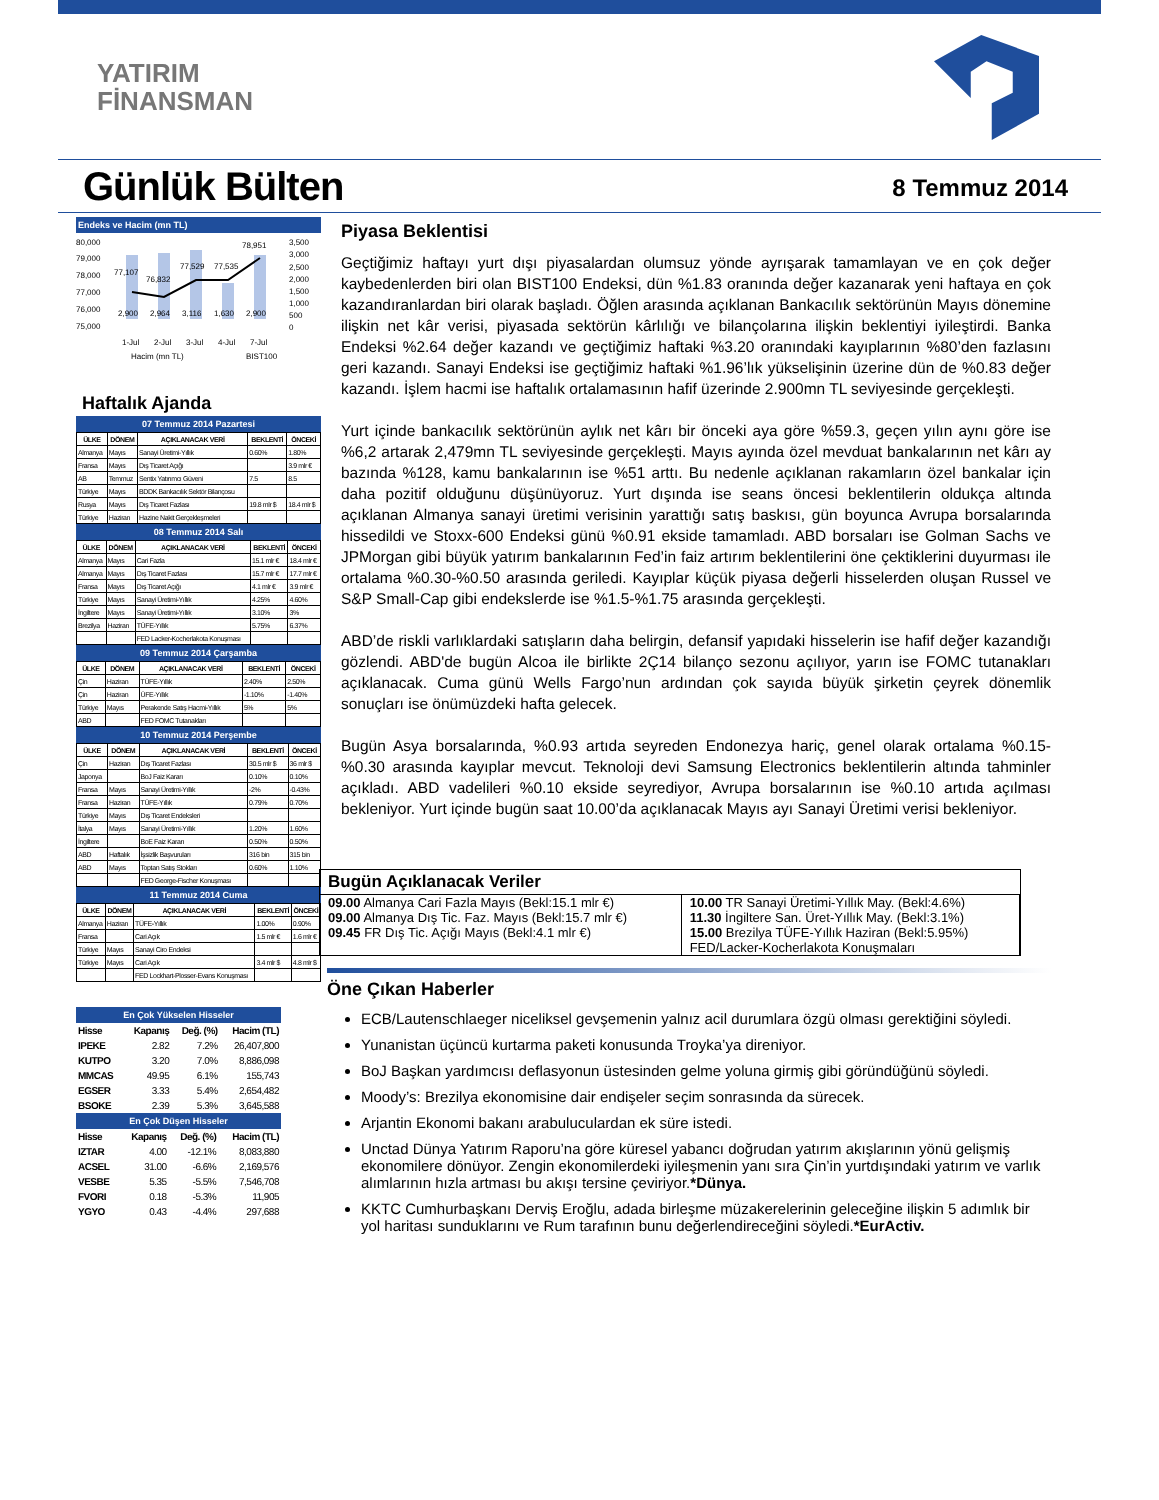YATIRIM
FİNANSMAN
Günlük Bülten
8 Temmuz 2014
Endeks ve Hacim (mn TL)
80,000
79,000
78,000
77,000
76,000
75,000
77,107
76,832
77,529
77,535
78,951
2,900
2,964
3,116
1,630
2,900
3,500
3,000
2,500
2,000
1,500
1,000
500
0
1-Jul
2-Jul
3-Jul
4-Jul
7-Jul
Hacim (mn TL)
BIST100
Haftalık Ajanda
07 Temmuz 2014 Pazartesi
| ÜLKE | DÖNEM | AÇIKLANACAK VERİ | BEKLENTİ | ÖNCEKİ |
| --- | --- | --- | --- | --- |
| Almanya | Mayıs | Sanayi Üretimi-Yıllık | 0.60% | 1.80% |
| Fransa | Mayıs | Dış Ticaret Açığı | | 3.9 mlr € |
| AB | Temmuz | Sentix Yatırımcı Güveni | 7.5 | 8.5 |
| Türkiye | Mayıs | BDDK Bankacılık Sektör Bilançosu | | |
| Rusya | Mayıs | Dış Ticaret Fazlası | 19.8 mlr $ | 18.4 mlr $ |
| Türkiye | Haziran | Hazine Nakit Gerçekleşmeleri | | |
08 Temmuz 2014 Salı
| ÜLKE | DÖNEM | AÇIKLANACAK VERİ | BEKLENTİ | ÖNCEKİ |
| --- | --- | --- | --- | --- |
| Almanya | Mayıs | Cari Fazla | 15.1 mlr € | 18.4 mlr € |
| Almanya | Mayıs | Dış Ticaret Fazlası | 15.7 mlr € | 17.7 mlr € |
| Fransa | Mayıs | Dış Ticaret Açığı | 4.1 mlr € | 3.9 mlr € |
| Türkiye | Mayıs | Sanayi Üretimi-Yıllık | 4.25% | 4.60% |
| İngiltere | Mayıs | Sanayi Üretimi-Yıllık | 3.10% | 3% |
| Brezilya | Haziran | TÜFE-Yıllık | 5.75% | 6.37% |
| | | FED Lacker-Kocherlakota Konuşması | | |
09 Temmuz 2014 Çarşamba
| ÜLKE | DÖNEM | AÇIKLANACAK VERİ | BEKLENTİ | ÖNCEKİ |
| --- | --- | --- | --- | --- |
| Çin | Haziran | TÜFE-Yıllık | 2.40% | 2.50% |
| Çin | Haziran | ÜFE-Yıllık | -1.10% | -1.40% |
| Türkiye | Mayıs | Perakende Satış Hacmi-Yıllık | 5% | 5% |
| ABD | | FED FOMC Tutanakları | | |
10 Temmuz 2014 Perşembe
| ÜLKE | DÖNEM | AÇIKLANACAK VERİ | BEKLENTİ | ÖNCEKİ |
| --- | --- | --- | --- | --- |
| Çin | Haziran | Dış Ticaret Fazlası | 30.5 mlr $ | 36 mlr $ |
| Japonya | | BoJ Faiz Kararı | 0.10% | 0.10% |
| Fransa | Mayıs | Sanayi Üretimi-Yıllık | -2% | -0.43% |
| Fransa | Haziran | TÜFE-Yıllık | 0.79% | 0.70% |
| Türkiye | Mayıs | Dış Ticaret Endeksleri | | |
| İtalya | Mayıs | Sanayi Üretimi-Yıllık | 1.20% | 1.60% |
| İngiltere | | BoE Faiz Kararı | 0.50% | 0.50% |
| ABD | Haftalık | İşsizlik Başvuruları | 316 bin | 315 bin |
| ABD | Mayıs | Toptan Satış Stokları | 0.60% | 1.10% |
| | | FED George-Fischer Konuşması | | |
11 Temmuz 2014 Cuma
| ÜLKE | DÖNEM | AÇIKLANACAK VERİ | BEKLENTİ | ÖNCEKİ |
| --- | --- | --- | --- | --- |
| Almanya | Haziran | TÜFE-Yıllık | 1.00% | 0.90% |
| Fransa | | Cari Açık | 1.5 mlr € | 1.6 mlr € |
| Türkiye | Mayıs | Sanayi Ciro Endeksi | | |
| Türkiye | Mayıs | Cari Açık | 3.4 mlr $ | 4.8 mlr $ |
| | | FED Lockhart-Plosser-Evans Konuşması | | |
En Çok Yükselen Hisseler
| Hisse | Kapanış | Değ. (%) | Hacim (TL) |
| --- | --- | --- | --- |
| IPEKE | 2.82 | 7.2% | 26,407,800 |
| KUTPO | 3.20 | 7.0% | 8,886,098 |
| MMCAS | 49.95 | 6.1% | 155,743 |
| EGSER | 3.33 | 5.4% | 2,654,482 |
| BSOKE | 2.39 | 5.3% | 3,645,588 |
En Çok Düşen Hisseler
| Hisse | Kapanış | Değ. (%) | Hacim (TL) |
| --- | --- | --- | --- |
| IZTAR | 4.00 | -12.1% | 8,083,880 |
| ACSEL | 31.00 | -6.6% | 2,169,576 |
| VESBE | 5.35 | -5.5% | 7,546,708 |
| FVORI | 0.18 | -5.3% | 11,905 |
| YGYO | 0.43 | -4.4% | 297,688 |
Piyasa Beklentisi
Geçtiğimiz haftayı yurt dışı piyasalardan olumsuz yönde ayrışarak tamamlayan ve en çok değer kaybedenlerden biri olan BIST100 Endeksi, dün %1.83 oranında değer kazanarak yeni haftaya en çok kazandıranlardan biri olarak başladı. Öğlen arasında açıklanan Bankacılık sektörünün Mayıs dönemine ilişkin net kâr verisi, piyasada sektörün kârlılığı ve bilançolarına ilişkin beklentiyi iyileştirdi. Banka Endeksi %2.64 değer kazandı ve geçtiğimiz haftaki %3.20 oranındaki kayıplarının %80’den fazlasını geri kazandı. Sanayi Endeksi ise geçtiğimiz haftaki %1.96’lık yükselişinin üzerine dün de %0.83 değer kazandı. İşlem hacmi ise haftalık ortalamasının hafif üzerinde 2.900mn TL seviyesinde gerçekleşti.
Yurt içinde bankacılık sektörünün aylık net kârı bir önceki aya göre %59.3, geçen yılın aynı göre ise %6,2 artarak 2,479mn TL seviyesinde gerçekleşti. Mayıs ayında özel mevduat bankalarının net kârı ay bazında %128, kamu bankalarının ise %51 arttı. Bu nedenle açıklanan rakamların özel bankalar için daha pozitif olduğunu düşünüyoruz. Yurt dışında ise seans öncesi beklentilerin oldukça altında açıklanan Almanya sanayi üretimi verisinin yarattığı satış baskısı, gün boyunca Avrupa borsalarında hissedildi ve Stoxx-600 Endeksi günü %0.91 ekside tamamladı. ABD borsaları ise Golman Sachs ve JPMorgan gibi büyük yatırım bankalarının Fed’in faiz artırım beklentilerini öne çektiklerini duyurması ile ortalama %0.30-%0.50 arasında geriledi. Kayıplar küçük piyasa değerli hisselerden oluşan Russel ve S&P Small-Cap gibi endekslerde ise %1.5-%1.75 arasında gerçekleşti.
ABD’de riskli varlıklardaki satışların daha belirgin, defansif yapıdaki hisselerin ise hafif değer kazandığı gözlendi. ABD'de bugün Alcoa ile birlikte 2Ç14 bilanço sezonu açılıyor, yarın ise FOMC tutanakları açıklanacak. Cuma günü Wells Fargo’nun ardından çok sayıda büyük şirketin çeyrek dönemlik sonuçları ise önümüzdeki hafta gelecek.
Bugün Asya borsalarında, %0.93 artıda seyreden Endonezya hariç, genel olarak ortalama %0.15-%0.30 arasında kayıplar mevcut. Teknoloji devi Samsung Electronics beklentilerin altında tahminler açıkladı. ABD vadelileri %0.10 ekside seyrediyor, Avrupa borsalarının ise %0.10 artıda açılması bekleniyor. Yurt içinde bugün saat 10.00’da açıklanacak Mayıs ayı Sanayi Üretimi verisi bekleniyor.
Bugün Açıklanacak Veriler
| 09.00 Almanya Cari Fazla Mayıs (Bekl:15.1 mlr €) 09.00 Almanya Dış Tic. Faz. Mayıs (Bekl:15.7 mlr €) 09.45 FR Dış Tic. Açığı Mayıs (Bekl:4.1 mlr €) | 10.00 TR Sanayi Üretimi-Yıllık May. (Bekl:4.6%) 11.30 İngiltere San. Üret-Yıllık May. (Bekl:3.1%) 15.00 Brezilya TÜFE-Yıllık Haziran (Bekl:5.95%) FED/Lacker-Kocherlakota Konuşmaları |
Öne Çıkan Haberler
ECB/Lautenschlaeger niceliksel gevşemenin yalnız acil durumlara özgü olması gerektiğini söyledi.
Yunanistan üçüncü kurtarma paketi konusunda Troyka’ya direniyor.
BoJ Başkan yardımcısı deflasyonun üstesinden gelme yoluna girmiş gibi göründüğünü söyledi.
Moody’s: Brezilya ekonomisine dair endişeler seçim sonrasında da sürecek.
Arjantin Ekonomi bakanı arabuluculardan ek süre istedi.
Unctad Dünya Yatırım Raporu’na göre küresel yabancı doğrudan yatırım akışlarının yönü gelişmiş ekonomilere dönüyor. Zengin ekonomilerdeki iyileşmenin yanı sıra Çin’in yurtdışındaki yatırım ve varlık alımlarının hızla artması bu akışı tersine çeviriyor.*Dünya.
KKTC Cumhurbaşkanı Derviş Eroğlu, adada birleşme müzakerelerinin geleceğine ilişkin 5 adımlık bir yol haritası sunduklarını ve Rum tarafının bunu değerlendireceğini söyledi.*EurActiv.